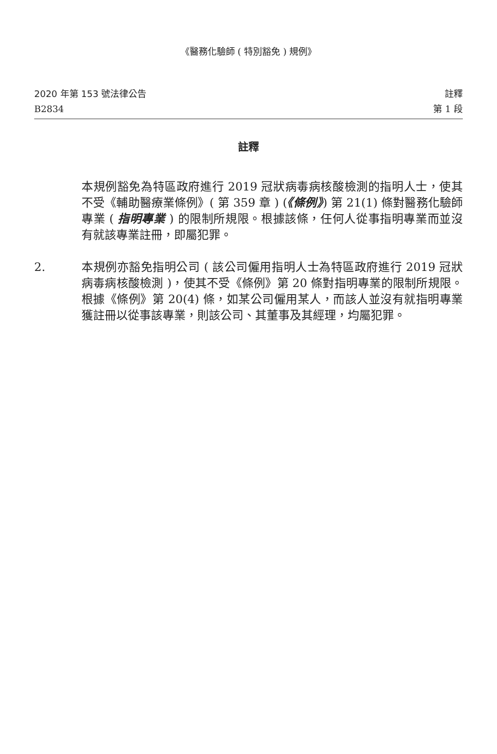《醫務化驗師 ( 特別豁免 ) 規例》
2020 年第 153 號法律公告
B2834
註釋
第 1 段
註釋
本規例豁免為特區政府進行 2019 冠狀病毒病核酸檢測的指明人士，使其不受《輔助醫療業條例》( 第 359 章 ) (《條例》) 第 21(1) 條對醫務化驗師專業 ( 指明專業 ) 的限制所規限。根據該條，任何人從事指明專業而並沒有就該專業註冊，即屬犯罪。
2. 本規例亦豁免指明公司 ( 該公司僱用指明人士為特區政府進行 2019 冠狀病毒病核酸檢測 )，使其不受《條例》第 20 條對指明專業的限制所規限。根據《條例》第 20(4) 條，如某公司僱用某人，而該人並沒有就指明專業獲註冊以從事該專業，則該公司、其董事及其經理，均屬犯罪。